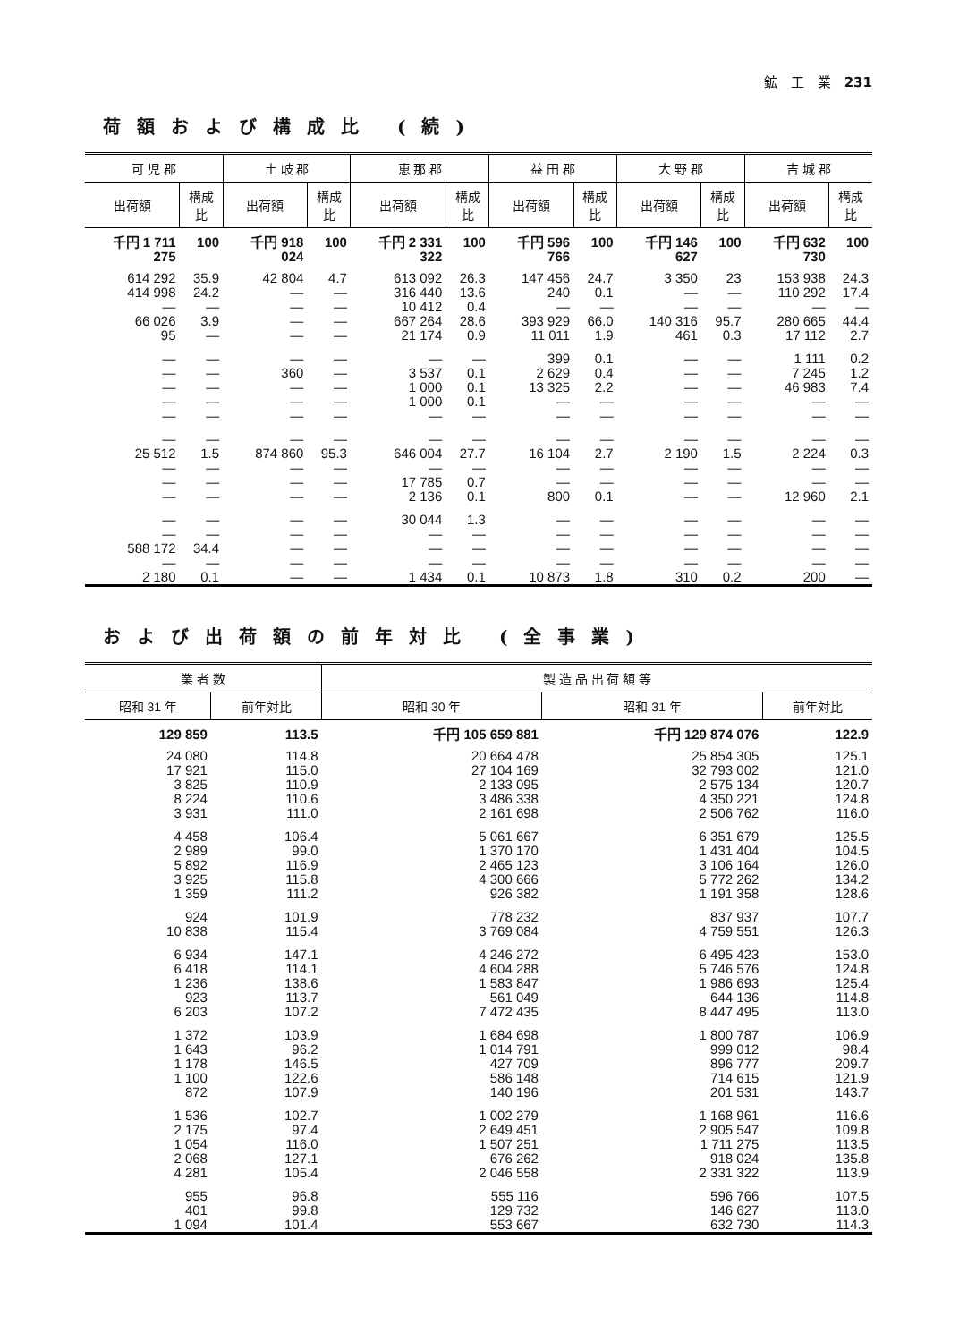鉱　工　業　231
荷額および構成比 (続)
| 可 児 郡 | | 土 岐 郡 | | 恵 那 郡 | | 益 田 郡 | | 大 野 郡 | | 吉 城 郡 | |
| --- | --- | --- | --- | --- | --- | --- | --- | --- | --- | --- | --- |
| 出荷額 | 構成比 | 出荷額 | 構成比 | 出荷額 | 構成比 | 出荷額 | 構成比 | 出荷額 | 構成比 | 出荷額 | 構成比 |
| 千円 1 711 275 | 100 | 千円 918 024 | 100 | 千円 2 331 322 | 100 | 千円 596 766 | 100 | 千円 146 627 | 100 | 千円 632 730 | 100 |
| 614 292 414 998 — 66 026 95 | 35.9 24.2 — 3.9 — | 42 804 — — — — | 4.7 — — — — | 613 092 316 440 10 412 667 264 21 174 | 26.3 13.6 0.4 28.6 0.9 | 147 456 240 — 393 929 11 011 | 24.7 0.1 — 66.0 1.9 | 3 350 — — 140 316 461 | 23 — — 95.7 0.3 | 153 938 110 292 — 280 665 17 112 | 24.3 17.4 — 44.4 2.7 |
| — — — — — | — — — — — | — 360 — — — | — — — — — | — 3 537 1 000 1 000 — | — 0.1 0.1 0.1 — | 399 2 629 13 325 — — | 0.1 0.4 2.2 — — | — — — — — | — — — — — | 1 111 7 245 46 983 — — | 0.2 1.2 7.4 — — |
| — 25 512 — — — | — 1.5 — — — | — 874 860 — — — | — 95.3 — — — | — 646 004 — 17 785 2 136 | — 27.7 — 0.7 0.1 | — 16 104 — — 800 | — 2.7 — — 0.1 | — 2 190 — — — | — 1.5 — — — | — 2 224 — — 12 960 | — 0.3 — — 2.1 |
| — — 588 172 — 2 180 | — — 34.4 — 0.1 | — — — — — | — — — — — | 30 044 — — — 1 434 | 1.3 — — — 0.1 | — — — — 10 873 | — — — — 1.8 | — — — — 310 | — — — — 0.2 | — — — — 200 | — — — — — |
および出荷額の前年対比 (全事業)
| 業 者 数 | | 製 造 品 出 荷 額 等 | | |
| --- | --- | --- | --- | --- |
| 昭和 31 年 | 前年対比 | 昭和 30 年 | 昭和 31 年 | 前年対比 |
| 129 859 | 113.5 | 千円 105 659 881 | 千円 129 874 076 | 122.9 |
| 24 080 17 921 3 825 8 224 3 931 | 114.8 115.0 110.9 110.6 111.0 | 20 664 478 27 104 169 2 133 095 3 486 338 2 161 698 | 25 854 305 32 793 002 2 575 134 4 350 221 2 506 762 | 125.1 121.0 120.7 124.8 116.0 |
| 4 458 2 989 5 892 3 925 1 359 | 106.4 99.0 116.9 115.8 111.2 | 5 061 667 1 370 170 2 465 123 4 300 666 926 382 | 6 351 679 1 431 404 3 106 164 5 772 262 1 191 358 | 125.5 104.5 126.0 134.2 128.6 |
| 924 10 838 | 101.9 115.4 | 778 232 3 769 084 | 837 937 4 759 551 | 107.7 126.3 |
| 6 934 6 418 1 236 923 6 203 | 147.1 114.1 138.6 113.7 107.2 | 4 246 272 4 604 288 1 583 847 561 049 7 472 435 | 6 495 423 5 746 576 1 986 693 644 136 8 447 495 | 153.0 124.8 125.4 114.8 113.0 |
| 1 372 1 643 1 178 1 100 872 | 103.9 96.2 146.5 122.6 107.9 | 1 684 698 1 014 791 427 709 586 148 140 196 | 1 800 787 999 012 896 777 714 615 201 531 | 106.9 98.4 209.7 121.9 143.7 |
| 1 536 2 175 1 054 2 068 4 281 | 102.7 97.4 116.0 127.1 105.4 | 1 002 279 2 649 451 1 507 251 676 262 2 046 558 | 1 168 961 2 905 547 1 711 275 918 024 2 331 322 | 116.6 109.8 113.5 135.8 113.9 |
| 955 401 1 094 | 96.8 99.8 101.4 | 555 116 129 732 553 667 | 596 766 146 627 632 730 | 107.5 113.0 114.3 |